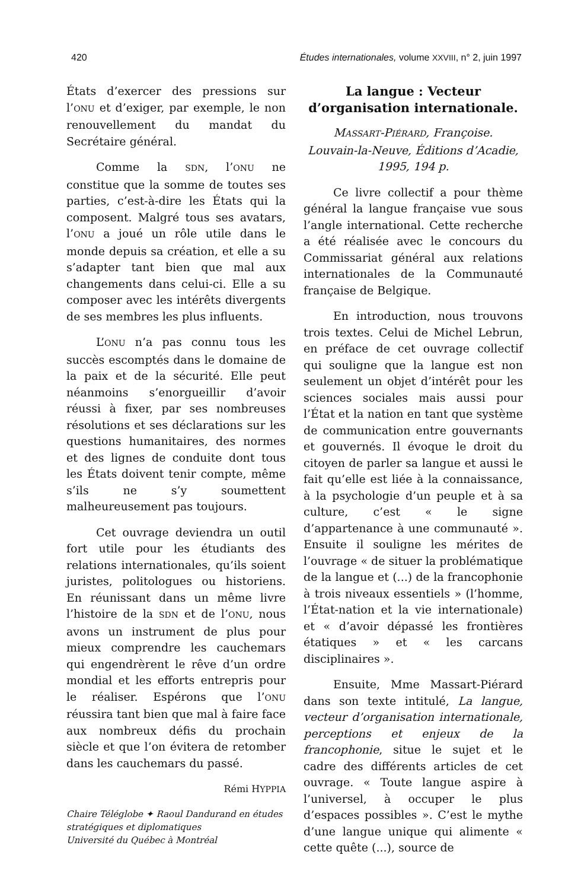420 Études internationales, volume XXVIII, n° 2, juin 1997
États d’exercer des pressions sur l’ONU et d’exiger, par exemple, le non renouvellement du mandat du Secrétaire général.
Comme la SDN, l’ONU ne constitue que la somme de toutes ses parties, c’est-à-dire les États qui la composent. Malgré tous ses avatars, l’ONU a joué un rôle utile dans le monde depuis sa création, et elle a su s’adapter tant bien que mal aux changements dans celui-ci. Elle a su composer avec les intérêts divergents de ses membres les plus influents.
L’ONU n’a pas connu tous les succès escomptés dans le domaine de la paix et de la sécurité. Elle peut néanmoins s’enorgueillir d’avoir réussi à fixer, par ses nombreuses résolutions et ses déclarations sur les questions humanitaires, des normes et des lignes de conduite dont tous les États doivent tenir compte, même s’ils ne s’y soumettent malheureusement pas toujours.
Cet ouvrage deviendra un outil fort utile pour les étudiants des relations internationales, qu’ils soient juristes, politologues ou historiens. En réunissant dans un même livre l’histoire de la SDN et de l’ONU, nous avons un instrument de plus pour mieux comprendre les cauchemars qui engendrèrent le rêve d’un ordre mondial et les efforts entrepris pour le réaliser. Espérons que l’ONU réussira tant bien que mal à faire face aux nombreux défis du prochain siècle et que l’on évitera de retomber dans les cauchemars du passé.
Rémi HYPPIA
Chaire Téléglobe ✦ Raoul Dandurand en études stratégiques et diplomatiques
Université du Québec à Montréal
La langue : Vecteur d’organisation internationale.
MASSART-PIÉRARD, Françoise.
Louvain-la-Neuve, Éditions d’Acadie,
1995, 194 p.
Ce livre collectif a pour thème général la langue française vue sous l’angle international. Cette recherche a été réalisée avec le concours du Commissariat général aux relations internationales de la Communauté française de Belgique.
En introduction, nous trouvons trois textes. Celui de Michel Lebrun, en préface de cet ouvrage collectif qui souligne que la langue est non seulement un objet d’intérêt pour les sciences sociales mais aussi pour l’État et la nation en tant que système de communication entre gouvernants et gouvernés. Il évoque le droit du citoyen de parler sa langue et aussi le fait qu’elle est liée à la connaissance, à la psychologie d’un peuple et à sa culture, c’est « le signe d’appartenance à une communauté ». Ensuite il souligne les mérites de l’ouvrage « de situer la problématique de la langue et (...) de la francophonie à trois niveaux essentiels » (l’homme, l’État-nation et la vie internationale) et « d’avoir dépassé les frontières étatiques » et « les carcans disciplinaires ».
Ensuite, Mme Massart-Piérard dans son texte intitulé, La langue, vecteur d’organisation internationale, perceptions et enjeux de la francophonie, situe le sujet et le cadre des différents articles de cet ouvrage. « Toute langue aspire à l’universel, à occuper le plus d’espaces possibles ». C’est le mythe d’une langue unique qui alimente « cette quête (...), source de